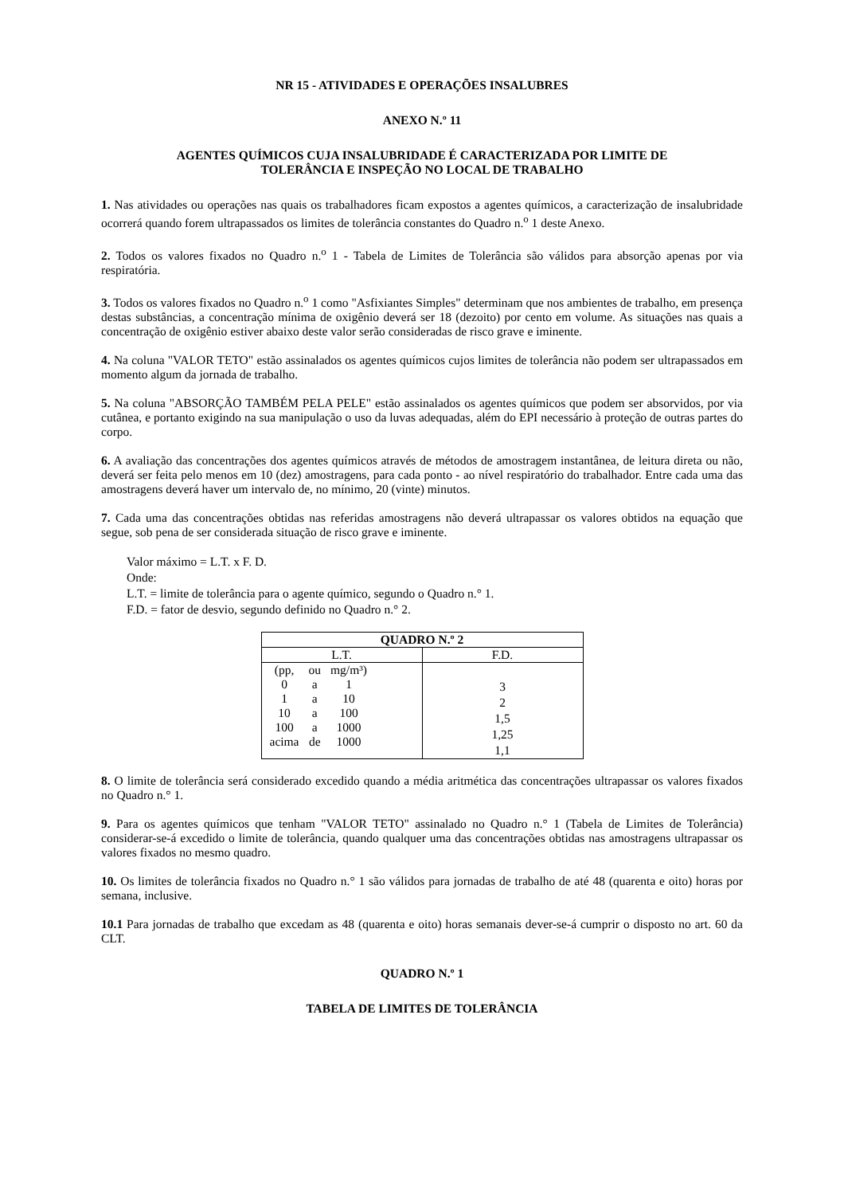NR 15 - ATIVIDADES E OPERAÇÕES INSALUBRES
ANEXO N.º 11
AGENTES QUÍMICOS CUJA INSALUBRIDADE É CARACTERIZADA POR LIMITE DE
TOLERÂNCIA E INSPEÇÃO NO LOCAL DE TRABALHO
1. Nas atividades ou operações nas quais os trabalhadores ficam expostos a agentes químicos, a caracterização de insalubridade ocorrerá quando forem ultrapassados os limites de tolerância constantes do Quadro n.<sup>o</sup> 1 deste Anexo.
2. Todos os valores fixados no Quadro n.<sup>o</sup> 1 - Tabela de Limites de Tolerância são válidos para absorção apenas por via respiratória.
3. Todos os valores fixados no Quadro n.<sup>o</sup> 1 como "Asfixiantes Simples" determinam que nos ambientes de trabalho, em presença destas substâncias, a concentração mínima de oxigênio deverá ser 18 (dezoito) por cento em volume. As situações nas quais a concentração de oxigênio estiver abaixo deste valor serão consideradas de risco grave e iminente.
4. Na coluna "VALOR TETO" estão assinalados os agentes químicos cujos limites de tolerância não podem ser ultrapassados em momento algum da jornada de trabalho.
5. Na coluna "ABSORÇÃO TAMBÉM PELA PELE" estão assinalados os agentes químicos que podem ser absorvidos, por via cutânea, e portanto exigindo na sua manipulação o uso da luvas adequadas, além do EPI necessário à proteção de outras partes do corpo.
6. A avaliação das concentrações dos agentes químicos através de métodos de amostragem instantânea, de leitura direta ou não, deverá ser feita pelo menos em 10 (dez) amostragens, para cada ponto - ao nível respiratório do trabalhador. Entre cada uma das amostragens deverá haver um intervalo de, no mínimo, 20 (vinte) minutos.
7. Cada uma das concentrações obtidas nas referidas amostragens não deverá ultrapassar os valores obtidos na equação que segue, sob pena de ser considerada situação de risco grave e iminente.
Valor máximo = L.T. x F. D.
Onde:
L.T. = limite de tolerância para o agente químico, segundo o Quadro n.° 1.
F.D. = fator de desvio, segundo definido no Quadro n.° 2.
| QUADRO N.º 2 | |
| --- | --- |
| L.T. | F.D. |
| / (pp, / ou / mg/m³) / / 0 / a / 1 / / 1 / a / 10 / / 10 / a / 100 / / 100 / a / 1000 / / acima / de / 1000 / | 3 2 1,5 1,25 1,1 |
8. O limite de tolerância será considerado excedido quando a média aritmética das concentrações ultrapassar os valores fixados no Quadro n.° 1.
9. Para os agentes químicos que tenham "VALOR TETO" assinalado no Quadro n.° 1 (Tabela de Limites de Tolerância) considerar-se-á excedido o limite de tolerância, quando qualquer uma das concentrações obtidas nas amostragens ultrapassar os valores fixados no mesmo quadro.
10. Os limites de tolerância fixados no Quadro n.° 1 são válidos para jornadas de trabalho de até 48 (quarenta e oito) horas por semana, inclusive.
10.1 Para jornadas de trabalho que excedam as 48 (quarenta e oito) horas semanais dever-se-á cumprir o disposto no art. 60 da CLT.
QUADRO N.º 1
TABELA DE LIMITES DE TOLERÂNCIA